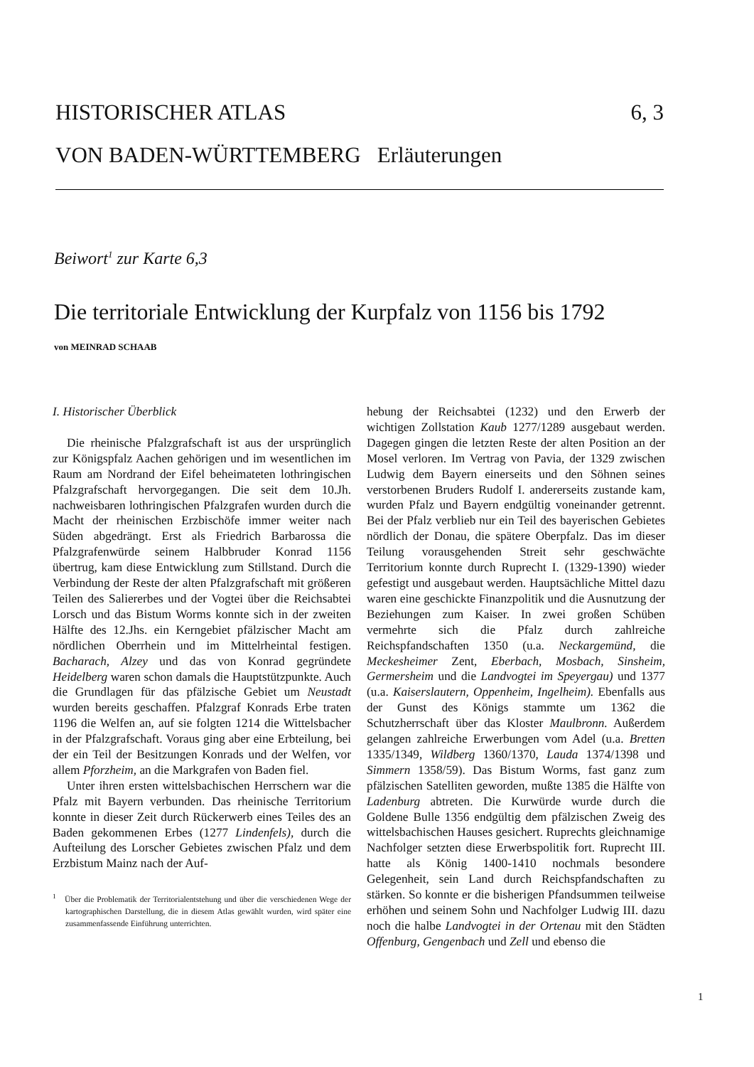6, 3 HISTORISCHER ATLAS
VON BADEN-WÜRTTEMBERG Erläuterungen
Beiwort<sup>1</sup> zur Karte 6,3
Die territoriale Entwicklung der Kurpfalz von 1156 bis 1792
von MEINRAD SCHAAB
I. Historischer Überblick
Die rheinische Pfalzgrafschaft ist aus der ursprünglich zur Königspfalz Aachen gehörigen und im wesentlichen im Raum am Nordrand der Eifel beheimateten lothringischen Pfalzgrafschaft hervorgegangen. Die seit dem 10.Jh. nachweisbaren lothringischen Pfalzgrafen wurden durch die Macht der rheinischen Erzbischöfe immer weiter nach Süden abgedrängt. Erst als Friedrich Barbarossa die Pfalzgrafenwürde seinem Halbbruder Konrad 1156 übertrug, kam diese Entwicklung zum Stillstand. Durch die Verbindung der Reste der alten Pfalzgrafschaft mit größeren Teilen des Saliererbes und der Vogtei über die Reichsabtei Lorsch und das Bistum Worms konnte sich in der zweiten Hälfte des 12.Jhs. ein Kerngebiet pfälzischer Macht am nördlichen Oberrhein und im Mittelrheintal festigen. Bacharach, Alzey und das von Konrad gegründete Heidelberg waren schon damals die Hauptstützpunkte. Auch die Grundlagen für das pfälzische Gebiet um Neustadt wurden bereits geschaffen. Pfalzgraf Konrads Erbe traten 1196 die Welfen an, auf sie folgten 1214 die Wittelsbacher in der Pfalzgrafschaft. Voraus ging aber eine Erbteilung, bei der ein Teil der Besitzungen Konrads und der Welfen, vor allem Pforzheim, an die Markgrafen von Baden fiel.
Unter ihren ersten wittelsbachischen Herrschern war die Pfalz mit Bayern verbunden. Das rheinische Territorium konnte in dieser Zeit durch Rückerwerb eines Teiles des an Baden gekommenen Erbes (1277 Lindenfels), durch die Aufteilung des Lorscher Gebietes zwischen Pfalz und dem Erzbistum Mainz nach der Auf-
<sup>1</sup> Über die Problematik der Territorialentstehung und über die verschiedenen Wege der kartographischen Darstellung, die in diesem Atlas gewählt wurden, wird später eine zusammenfassende Einführung unterrichten.
hebung der Reichsabtei (1232) und den Erwerb der wichtigen Zollstation Kaub 1277/1289 ausgebaut werden. Dagegen gingen die letzten Reste der alten Position an der Mosel verloren. Im Vertrag von Pavia, der 1329 zwischen Ludwig dem Bayern einerseits und den Söhnen seines verstorbenen Bruders Rudolf I. andererseits zustande kam, wurden Pfalz und Bayern endgültig voneinander getrennt. Bei der Pfalz verblieb nur ein Teil des bayerischen Gebietes nördlich der Donau, die spätere Oberpfalz. Das im dieser Teilung vorausgehenden Streit sehr geschwächte Territorium konnte durch Ruprecht I. (1329-1390) wieder gefestigt und ausgebaut werden. Hauptsächliche Mittel dazu waren eine geschickte Finanzpolitik und die Ausnutzung der Beziehungen zum Kaiser. In zwei großen Schüben vermehrte sich die Pfalz durch zahlreiche Reichspfandschaften 1350 (u.a. Neckargemünd, die Meckesheimer Zent, Eberbach, Mosbach, Sinsheim, Germersheim und die Landvogtei im Speyergau) und 1377 (u.a. Kaiserslautern, Oppenheim, Ingelheim). Ebenfalls aus der Gunst des Königs stammte um 1362 die Schutzherrschaft über das Kloster Maulbronn. Außerdem gelangen zahlreiche Erwerbungen vom Adel (u.a. Bretten 1335/1349, Wildberg 1360/1370, Lauda 1374/1398 und Simmern 1358/59). Das Bistum Worms, fast ganz zum pfälzischen Satelliten geworden, mußte 1385 die Hälfte von Ladenburg abtreten. Die Kurwürde wurde durch die Goldene Bulle 1356 endgültig dem pfälzischen Zweig des wittelsbachischen Hauses gesichert. Ruprechts gleichnamige Nachfolger setzten diese Erwerbspolitik fort. Ruprecht III. hatte als König 1400-1410 nochmals besondere Gelegenheit, sein Land durch Reichspfandschaften zu stärken. So konnte er die bisherigen Pfandsummen teilweise erhöhen und seinem Sohn und Nachfolger Ludwig III. dazu noch die halbe Landvogtei in der Ortenau mit den Städten Offenburg, Gengenbach und Zell und ebenso die
1